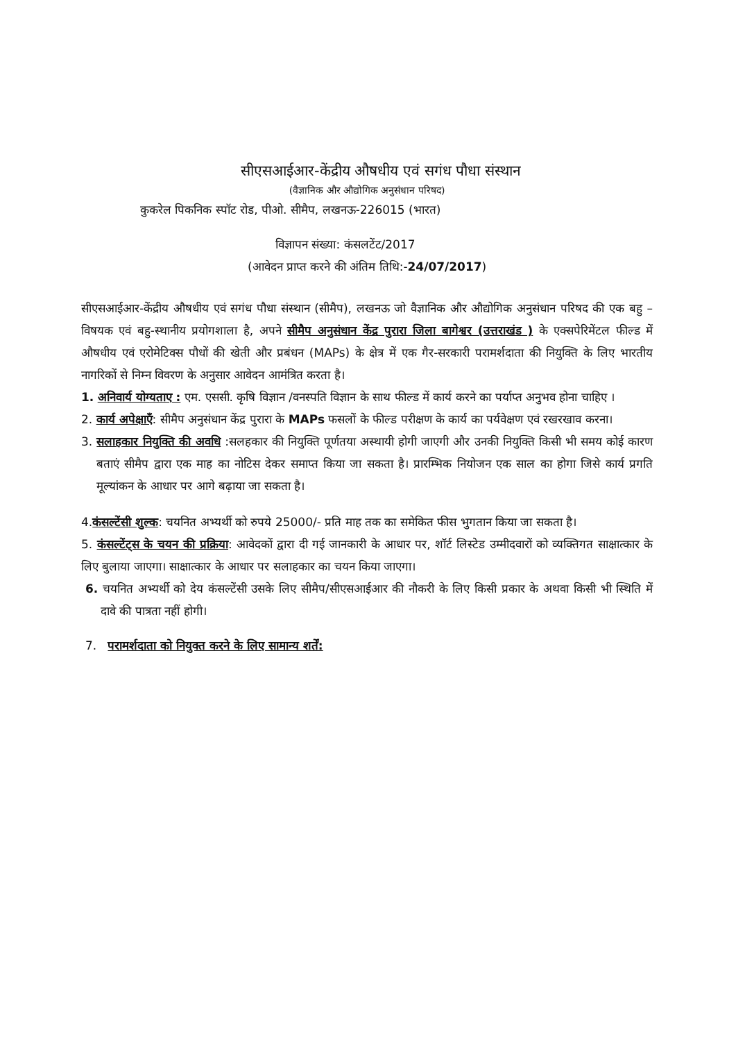सीएसआईआर-केंद्रीय औषधीय एवं सगंध पौधा संस्थान
(वैज्ञानिक और औद्योगिक अनुसंधान परिषद)
कुकरेल पिकनिक स्पॉट रोड, पीओ. सीमैप, लखनऊ-226015 (भारत)
विज्ञापन संख्या: कंसलटेंट/2017
(आवेदन प्राप्त करने की अंतिम तिथि:-24/07/2017)
सीएसआईआर-केंद्रीय औषधीय एवं सगंध पौधा संस्थान (सीमैप), लखनऊ जो वैज्ञानिक और औद्योगिक अनुसंधान परिषद की एक बहु –विषयक एवं बहु-स्थानीय प्रयोगशाला है, अपने सीमैप अनुसंधान केंद्र पुरारा जिला बागेश्वर (उत्तराखंड ) के एक्सपेरिमेंटल फील्ड में औषधीय एवं एरोमेटिक्स पौधों की खेती और प्रबंधन (MAPs) के क्षेत्र में एक गैर-सरकारी परामर्शदाता की नियुक्ति के लिए भारतीय नागरिकों से निम्न विवरण के अनुसार आवेदन आमंत्रित करता है।
1. अनिवार्य योग्यताए : एम. एससी. कृषि विज्ञान /वनस्पति विज्ञान के साथ फील्ड में कार्य करने का पर्याप्त अनुभव होना चाहिए ।
2. कार्य अपेक्षाएँ: सीमैप अनुसंधान केंद्र पुरारा के MAPs फसलों के फील्ड परीक्षण के कार्य का पर्यवेक्षण एवं रखरखाव करना।
3. सलाहकार नियुक्ति की अवधि :सलहकार की नियुक्ति पूर्णतया अस्थायी होगी जाएगी और उनकी नियुक्ति किसी भी समय कोई कारण बताएं सीमैप द्वारा एक माह का नोटिस देकर समाप्त किया जा सकता है। प्रारम्भिक नियोजन एक साल का होगा जिसे कार्य प्रगति मूल्यांकन के आधार पर आगे बढ़ाया जा सकता है।
4.कंसल्टेंसी शुल्क: चयनित अभ्यर्थी को रुपये 25000/- प्रति माह तक का समेकित फीस भुगतान किया जा सकता है।
5. कंसल्टेंट्स के चयन की प्रक्रिया: आवेदकों द्वारा दी गई जानकारी के आधार पर, शॉर्ट लिस्टेड उम्मीदवारों को व्यक्तिगत साक्षात्कार के लिए बुलाया जाएगा। साक्षात्कार के आधार पर सलाहकार का चयन किया जाएगा।
6. चयनित अभ्यर्थी को देय कंसल्टेंसी उसके लिए सीमैप/सीएसआईआर की नौकरी के लिए किसी प्रकार के अथवा किसी भी स्थिति में दावे की पात्रता नहीं होगी।
7. परामर्शदाता को नियुक्त करने के लिए सामान्य शर्तें: